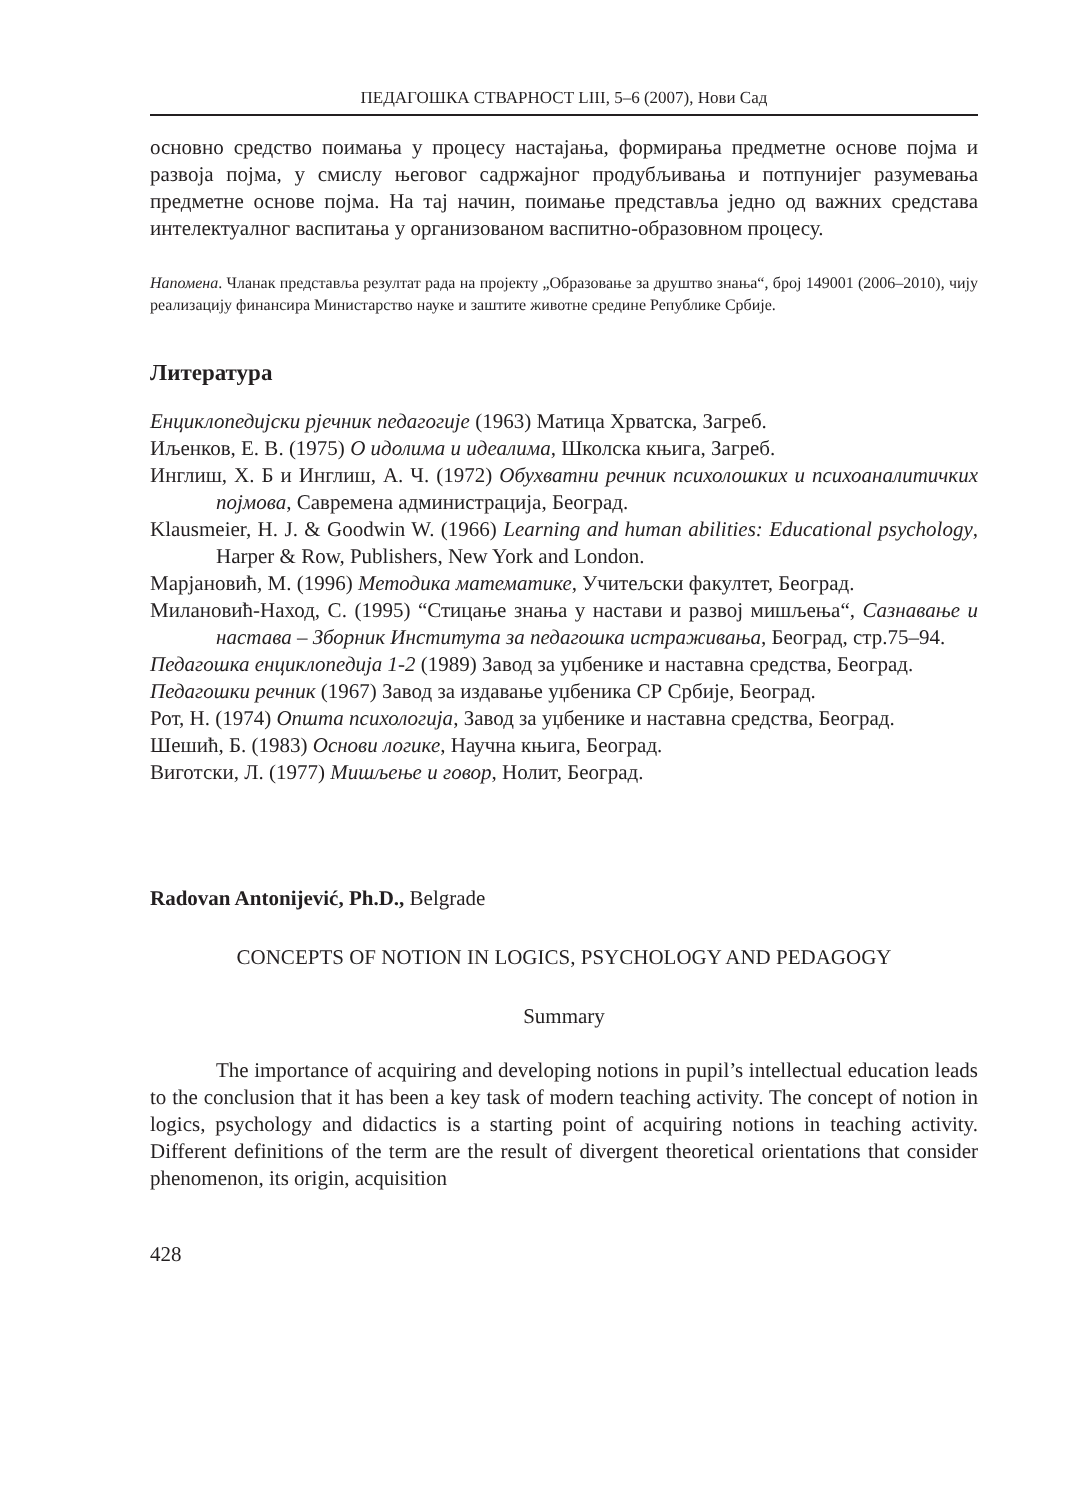ПЕДАГОШКА СТВАРНОСТ LIII, 5–6 (2007), Нови Сад
основно средство поимања у процесу настајања, формирања предметне основе појма и развоја појма, у смислу његовог садржајног продубљивања и потпунијег разумевања предметне основе појма. На тај начин, поимање представља једно од важних средстава интелектуалног васпитања у организованом васпитно-образовном процесу.
Напомена. Чланак представља резултат рада на пројекту „Образовање за друштво знања“, број 149001 (2006–2010), чију реализацију финансира Министарство науке и заштите животне средине Републике Србије.
Литература
Енциклопедијски рјечник педагогије (1963) Матица Хрватска, Загреб.
Иљенков, Е. В. (1975) О идолима и идеалима, Школска књига, Загреб.
Инглиш, Х. Б и Инглиш, А. Ч. (1972) Обухватни речник психолошких и психоаналитичких појмова, Савремена администрација, Београд.
Klausmeier, H. J. & Goodwin W. (1966) Learning and human abilities: Educational psychology, Harper & Row, Publishers, New York and London.
Марјановић, М. (1996) Методика математике, Учитељски факултет, Београд.
Милановић-Наход, С. (1995) “Стицање знања у настави и развој мишљења“, Сазнавање и настава – Зборник Института за педагошка истраживања, Београд, стр.75–94.
Педагошка енциклопедија 1-2 (1989) Завод за уџбенике и наставна средства, Београд.
Педагошки речник (1967) Завод за издавање уџбеника СР Србије, Београд.
Рот, Н. (1974) Општа психологија, Завод за уџбенике и наставна средства, Београд.
Шешић, Б. (1983) Основи логике, Научна књига, Београд.
Виготски, Л. (1977) Мишљење и говор, Нолит, Београд.
Radovan Antonijević, Ph.D., Belgrade
CONCEPTS OF NOTION IN LOGICS, PSYCHOLOGY AND PEDAGOGY
Summary
The importance of acquiring and developing notions in pupil’s intellectual education leads to the conclusion that it has been a key task of modern teaching activity. The concept of notion in logics, psychology and didactics is a starting point of acquiring notions in teaching activity. Different definitions of the term are the result of divergent theoretical orientations that consider phenomenon, its origin, acquisition
428